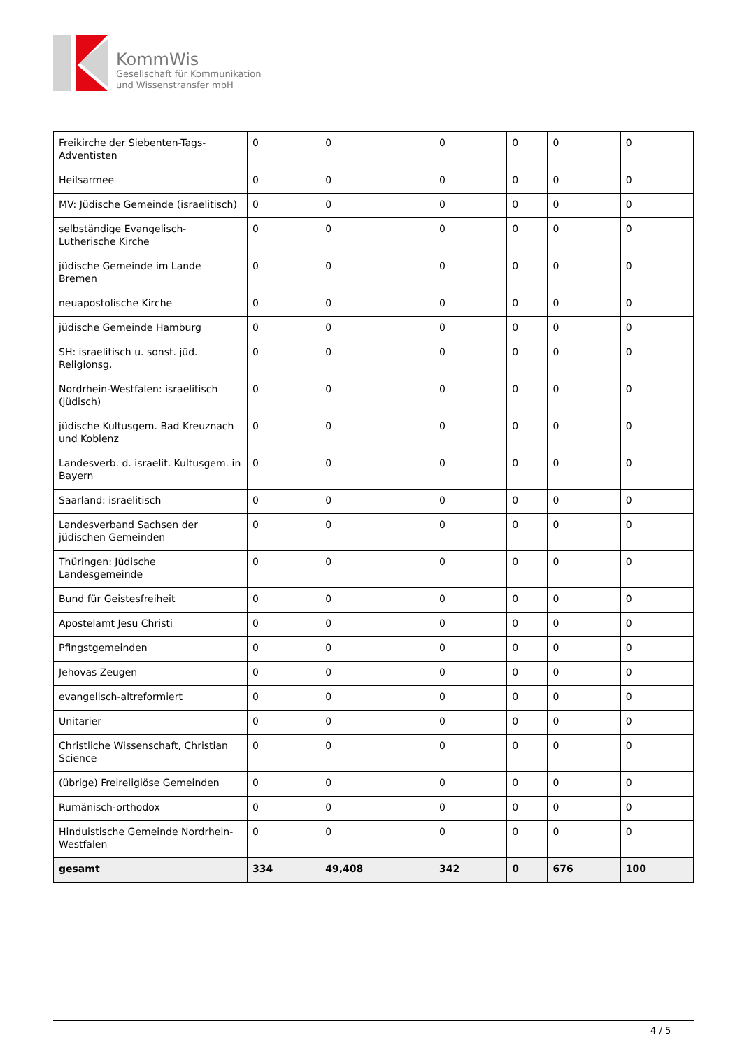KommWis
Gesellschaft für Kommunikation
und Wissenstransfer mbH
| Freikirche der Siebenten-Tags-Adventisten | 0 | 0 | 0 | 0 | 0 | 0 |
| Heilsarmee | 0 | 0 | 0 | 0 | 0 | 0 |
| MV: Jüdische Gemeinde (israelitisch) | 0 | 0 | 0 | 0 | 0 | 0 |
| selbständige Evangelisch-Lutherische Kirche | 0 | 0 | 0 | 0 | 0 | 0 |
| jüdische Gemeinde im Lande Bremen | 0 | 0 | 0 | 0 | 0 | 0 |
| neuapostolische Kirche | 0 | 0 | 0 | 0 | 0 | 0 |
| jüdische Gemeinde Hamburg | 0 | 0 | 0 | 0 | 0 | 0 |
| SH: israelitisch u. sonst. jüd. Religionsg. | 0 | 0 | 0 | 0 | 0 | 0 |
| Nordrhein-Westfalen: israelitisch (jüdisch) | 0 | 0 | 0 | 0 | 0 | 0 |
| jüdische Kultusgem. Bad Kreuznach und Koblenz | 0 | 0 | 0 | 0 | 0 | 0 |
| Landesverb. d. israelit. Kultusgem. in Bayern | 0 | 0 | 0 | 0 | 0 | 0 |
| Saarland: israelitisch | 0 | 0 | 0 | 0 | 0 | 0 |
| Landesverband Sachsen der jüdischen Gemeinden | 0 | 0 | 0 | 0 | 0 | 0 |
| Thüringen: Jüdische Landesgemeinde | 0 | 0 | 0 | 0 | 0 | 0 |
| Bund für Geistesfreiheit | 0 | 0 | 0 | 0 | 0 | 0 |
| Apostelamt Jesu Christi | 0 | 0 | 0 | 0 | 0 | 0 |
| Pfingstgemeinden | 0 | 0 | 0 | 0 | 0 | 0 |
| Jehovas Zeugen | 0 | 0 | 0 | 0 | 0 | 0 |
| evangelisch-altreformiert | 0 | 0 | 0 | 0 | 0 | 0 |
| Unitarier | 0 | 0 | 0 | 0 | 0 | 0 |
| Christliche Wissenschaft, Christian Science | 0 | 0 | 0 | 0 | 0 | 0 |
| (übrige) Freireligiöse Gemeinden | 0 | 0 | 0 | 0 | 0 | 0 |
| Rumänisch-orthodox | 0 | 0 | 0 | 0 | 0 | 0 |
| Hinduistische Gemeinde Nordrhein-Westfalen | 0 | 0 | 0 | 0 | 0 | 0 |
| gesamt | 334 | 49,408 | 342 | 0 | 676 | 100 |
4 / 5